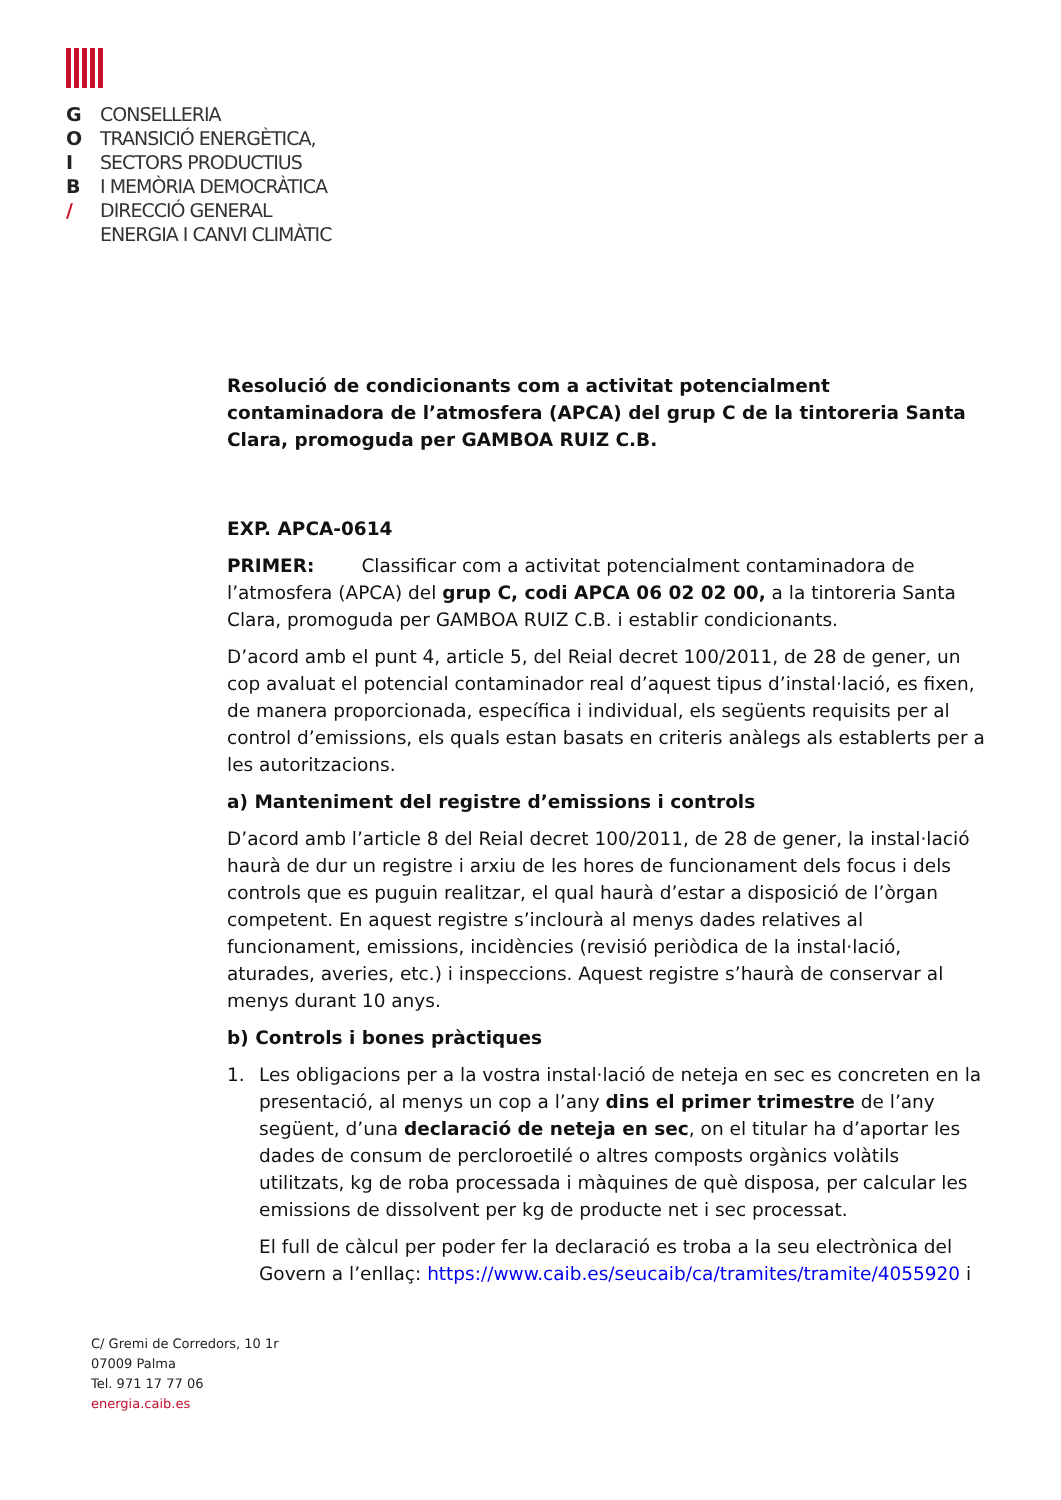G CONSELLERIA
O TRANSICIÓ ENERGÈTICA,
I SECTORS PRODUCTIUS
B I MEMÒRIA DEMOCRÀTICA
/ DIRECCIÓ GENERAL
ENERGIA I CANVI CLIMÀTIC
Resolució de condicionants com a activitat potencialment contaminadora de l’atmosfera (APCA) del grup C de la tintoreria Santa Clara, promoguda per GAMBOA RUIZ C.B.
EXP. APCA-0614
PRIMER: Classificar com a activitat potencialment contaminadora de l’atmosfera (APCA) del grup C, codi APCA 06 02 02 00, a la tintoreria Santa Clara, promoguda per GAMBOA RUIZ C.B. i establir condicionants.
D’acord amb el punt 4, article 5, del Reial decret 100/2011, de 28 de gener, un cop avaluat el potencial contaminador real d’aquest tipus d’instal·lació, es fixen, de manera proporcionada, específica i individual, els següents requisits per al control d’emissions, els quals estan basats en criteris anàlegs als establerts per a les autoritzacions.
a) Manteniment del registre d’emissions i controls
D’acord amb l’article 8 del Reial decret 100/2011, de 28 de gener, la instal·lació haurà de dur un registre i arxiu de les hores de funcionament dels focus i dels controls que es puguin realitzar, el qual haurà d’estar a disposició de l’òrgan competent. En aquest registre s’inclourà al menys dades relatives al funcionament, emissions, incidències (revisió periòdica de la instal·lació, aturades, averies, etc.) i inspeccions. Aquest registre s’haurà de conservar al menys durant 10 anys.
b) Controls i bones pràctiques
1. Les obligacions per a la vostra instal·lació de neteja en sec es concreten en la presentació, al menys un cop a l’any dins el primer trimestre de l’any següent, d’una declaració de neteja en sec, on el titular ha d’aportar les dades de consum de percloroetilé o altres composts orgànics volàtils utilitzats, kg de roba processada i màquines de què disposa, per calcular les emissions de dissolvent per kg de producte net i sec processat.
El full de càlcul per poder fer la declaració es troba a la seu electrònica del Govern a l’enllaç: https://www.caib.es/seucaib/ca/tramites/tramite/4055920 i
C/ Gremi de Corredors, 10 1r
07009 Palma
Tel. 971 17 77 06
energia.caib.es